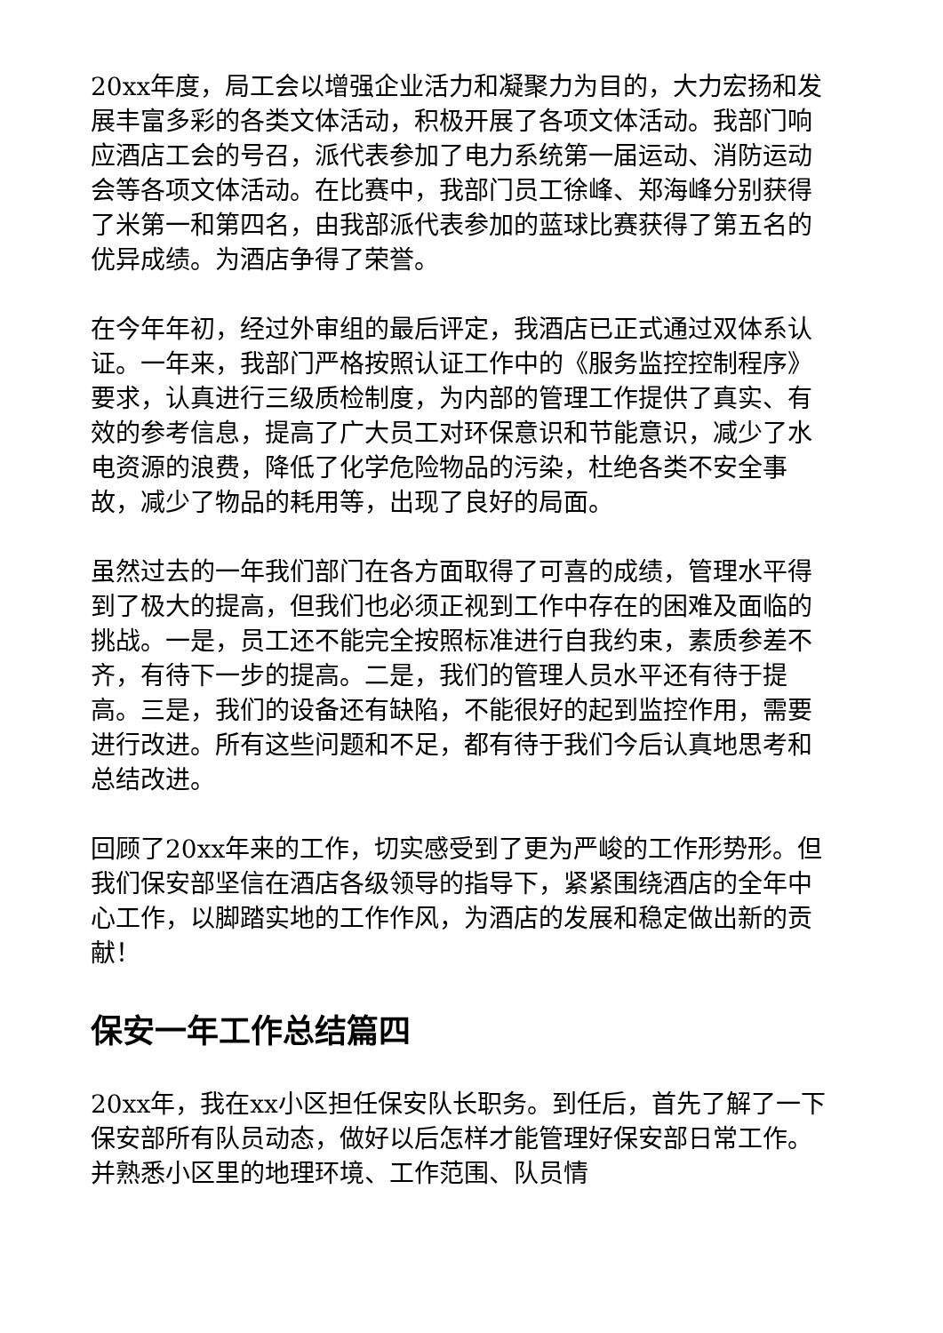20xx年度，局工会以增强企业活力和凝聚力为目的，大力宏扬和发展丰富多彩的各类文体活动，积极开展了各项文体活动。我部门响应酒店工会的号召，派代表参加了电力系统第一届运动、消防运动会等各项文体活动。在比赛中，我部门员工徐峰、郑海峰分别获得了米第一和第四名，由我部派代表参加的蓝球比赛获得了第五名的优异成绩。为酒店争得了荣誉。
在今年年初，经过外审组的最后评定，我酒店已正式通过双体系认证。一年来，我部门严格按照认证工作中的《服务监控控制程序》要求，认真进行三级质检制度，为内部的管理工作提供了真实、有效的参考信息，提高了广大员工对环保意识和节能意识，减少了水电资源的浪费，降低了化学危险物品的污染，杜绝各类不安全事故，减少了物品的耗用等，出现了良好的局面。
虽然过去的一年我们部门在各方面取得了可喜的成绩，管理水平得到了极大的提高，但我们也必须正视到工作中存在的困难及面临的挑战。一是，员工还不能完全按照标准进行自我约束，素质参差不齐，有待下一步的提高。二是，我们的管理人员水平还有待于提高。三是，我们的设备还有缺陷，不能很好的起到监控作用，需要进行改进。所有这些问题和不足，都有待于我们今后认真地思考和总结改进。
回顾了20xx年来的工作，切实感受到了更为严峻的工作形势形。但我们保安部坚信在酒店各级领导的指导下，紧紧围绕酒店的全年中心工作，以脚踏实地的工作作风，为酒店的发展和稳定做出新的贡献！
保安一年工作总结篇四
20xx年，我在xx小区担任保安队长职务。到任后，首先了解了一下保安部所有队员动态，做好以后怎样才能管理好保安部日常工作。并熟悉小区里的地理环境、工作范围、队员情